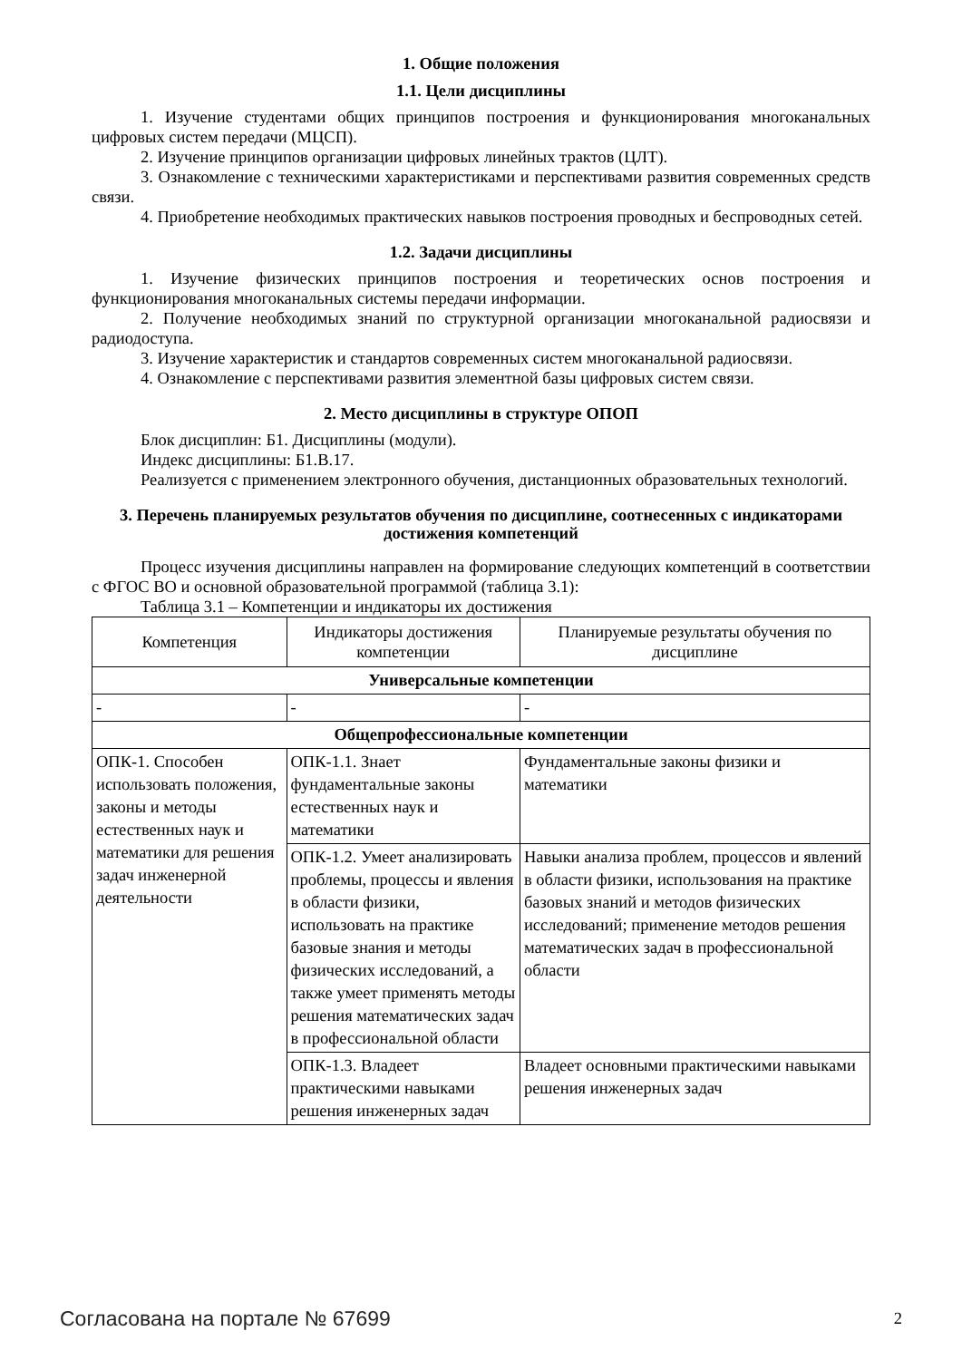1. Общие положения
1.1. Цели дисциплины
1. Изучение студентами общих принципов построения и функционирования многоканальных цифровых систем передачи (МЦСП).
2. Изучение принципов организации цифровых линейных трактов (ЦЛТ).
3. Ознакомление с техническими характеристиками и перспективами развития современных средств связи.
4. Приобретение необходимых практических навыков построения проводных и беспроводных сетей.
1.2. Задачи дисциплины
1. Изучение физических принципов построения и теоретических основ построения и функционирования многоканальных системы передачи информации.
2. Получение необходимых знаний по структурной организации многоканальной радиосвязи и радиодоступа.
3. Изучение характеристик и стандартов современных систем многоканальной радиосвязи.
4. Ознакомление с перспективами развития элементной базы цифровых систем связи.
2. Место дисциплины в структуре ОПОП
Блок дисциплин: Б1. Дисциплины (модули).
Индекс дисциплины: Б1.В.17.
Реализуется с применением электронного обучения, дистанционных образовательных технологий.
3. Перечень планируемых результатов обучения по дисциплине, соотнесенных с индикаторами достижения компетенций
Процесс изучения дисциплины направлен на формирование следующих компетенций в соответствии с ФГОС ВО и основной образовательной программой (таблица 3.1):
Таблица 3.1 – Компетенции и индикаторы их достижения
| Компетенция | Индикаторы достижения компетенции | Планируемые результаты обучения по дисциплине |
| Универсальные компетенции | | |
| - | - | - |
| Общепрофессиональные компетенции | | |
| ОПК-1. Способен использовать положения, законы и методы естественных наук и математики для решения задач инженерной деятельности | ОПК-1.1. Знает фундаментальные законы естественных наук и математики | Фундаментальные законы физики и математики |
| | ОПК-1.2. Умеет анализировать проблемы, процессы и явления в области физики, использовать на практике базовые знания и методы физических исследований, а также умеет применять методы решения математических задач в профессиональной области | Навыки анализа проблем, процессов и явлений в области физики, использования на практике базовых знаний и методов физических исследований; применение методов решения математических задач в профессиональной области |
| | ОПК-1.3. Владеет практическими навыками решения инженерных задач | Владеет основными практическими навыками решения инженерных задач |
Согласована на портале № 67699 2